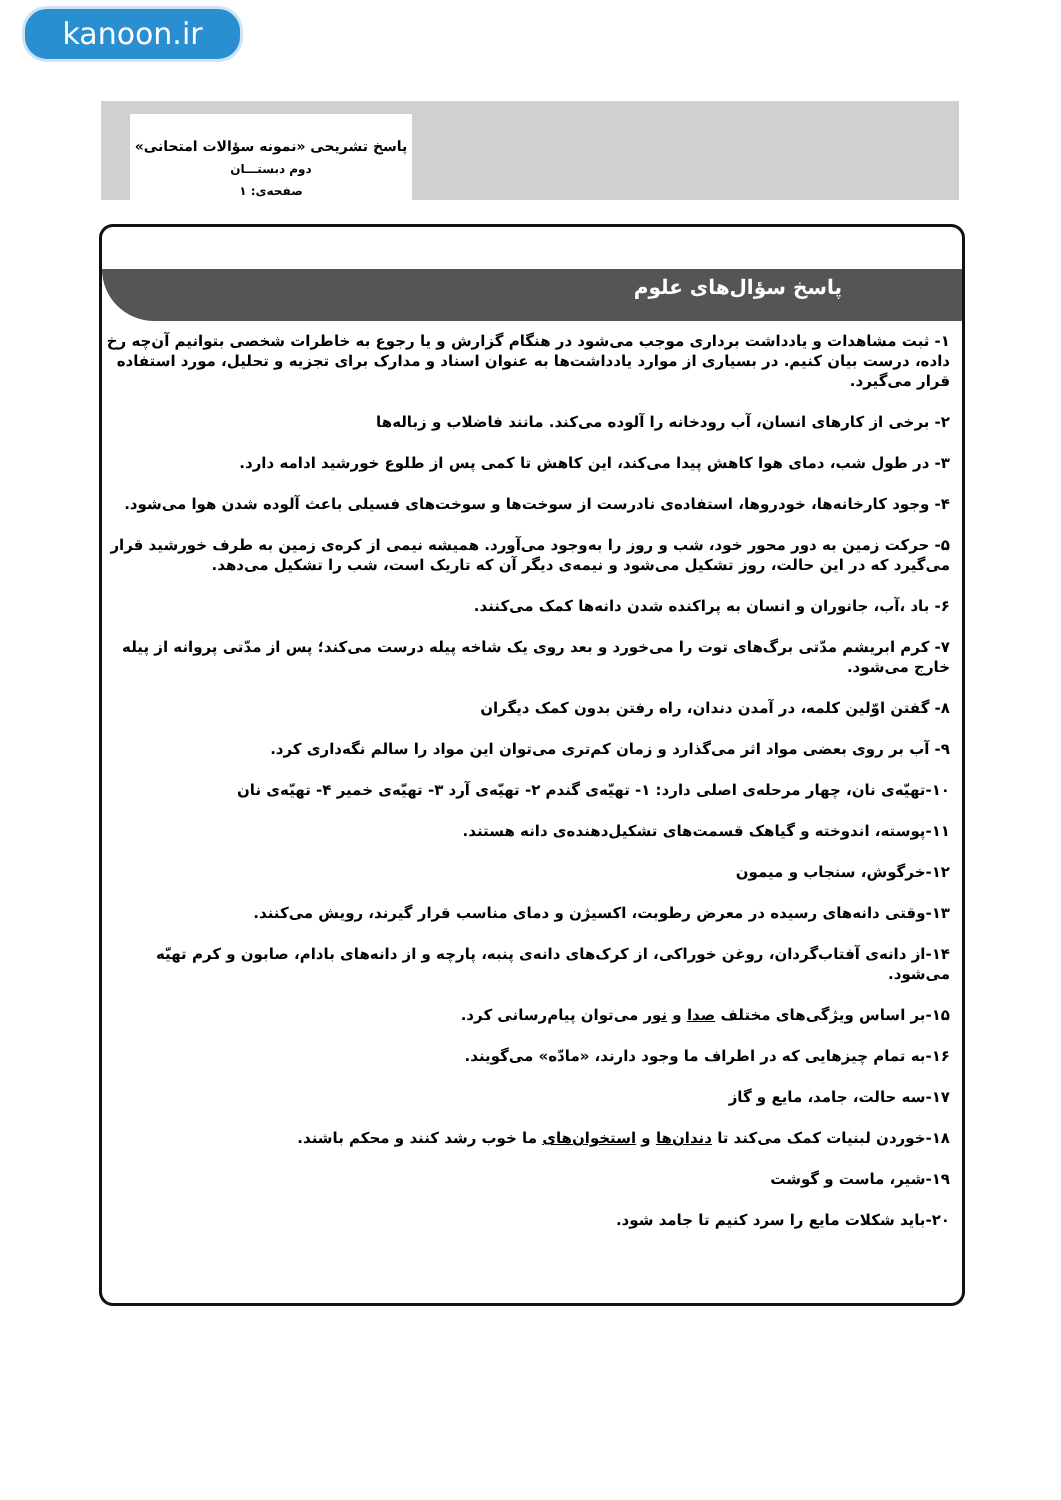kanoon.ir
پاسخ تشریحی «نمونه سؤالات امتحانی»
دوم دبستـــان
صفحه‌ی: ۱
پاسخ سؤال‌های علوم
۱- ثبت مشاهدات و یادداشت برداری موجب می‌شود در هنگام گزارش و یا رجوع به خاطرات شخصی بتوانیم آن‌چه رخ داده، درست بیان کنیم. در بسیاری از موارد یادداشت‌ها به عنوان اسناد و مدارک برای تجزیه و تحلیل، مورد استفاده قرار می‌گیرد.
۲- برخی از کارهای انسان، آب رودخانه را آلوده می‌کند. مانند فاضلاب و زباله‌ها
۳- در طول شب، دمای هوا کاهش پیدا می‌کند، این کاهش تا کمی پس از طلوع خورشید ادامه دارد.
۴- وجود کارخانه‌ها، خودروها، استفاده‌ی نادرست از سوخت‌ها و سوخت‌های فسیلی باعث آلوده شدن هوا می‌شود.
۵- حرکت زمین به دور محور خود، شب و روز را به‌وجود می‌آورد. همیشه نیمی از کره‌ی زمین به طرف خورشید قرار می‌گیرد که در این حالت، روز تشکیل می‌شود و نیمه‌ی دیگر آن که تاریک است، شب را تشکیل می‌دهد.
۶- باد ،آب، جانوران و انسان به پراکنده شدن دانه‌ها کمک می‌کنند.
۷- کرم ابریشم مدّتی برگ‌های توت را می‌خورد و بعد روی یک شاخه پیله درست می‌کند؛ پس از مدّتی پروانه از پیله خارج می‌شود.
۸- گفتن اوّلین کلمه، در آمدن دندان، راه رفتن بدون کمک دیگران
۹- آب بر روی بعضی مواد اثر می‌گذارد و زمان کم‌تری می‌توان این مواد را سالم نگه‌داری کرد.
۱۰-تهیّه‌ی نان، چهار مرحله‌ی اصلی دارد: ۱- تهیّه‌ی گندم ۲- تهیّه‌ی آرد ۳- تهیّه‌ی خمیر ۴- تهیّه‌ی نان
۱۱-پوسته، اندوخته و گیاهک قسمت‌های تشکیل‌دهنده‌ی دانه هستند.
۱۲-خرگوش، سنجاب و میمون
۱۳-وقتی دانه‌های رسیده در معرض رطوبت، اکسیژن و دمای مناسب قرار گیرند، رویش می‌کنند.
۱۴-از دانه‌ی آفتاب‌گردان، روغن خوراکی، از کرک‌های دانه‌ی پنبه، پارچه و از دانه‌های بادام، صابون و کرم تهیّه می‌شود.
۱۵-بر اساس ویژگی‌های مختلف صدا و نور می‌توان پیام‌رسانی کرد.
۱۶-به تمام چیزهایی که در اطراف ما وجود دارند، «مادّه» می‌گویند.
۱۷-سه حالت، جامد، مایع و گاز
۱۸-خوردن لبنیات کمک می‌کند تا دندان‌ها و استخوان‌های ما خوب رشد کنند و محکم باشند.
۱۹-شیر، ماست و گوشت
۲۰-باید شکلات مایع را سرد کنیم تا جامد شود.